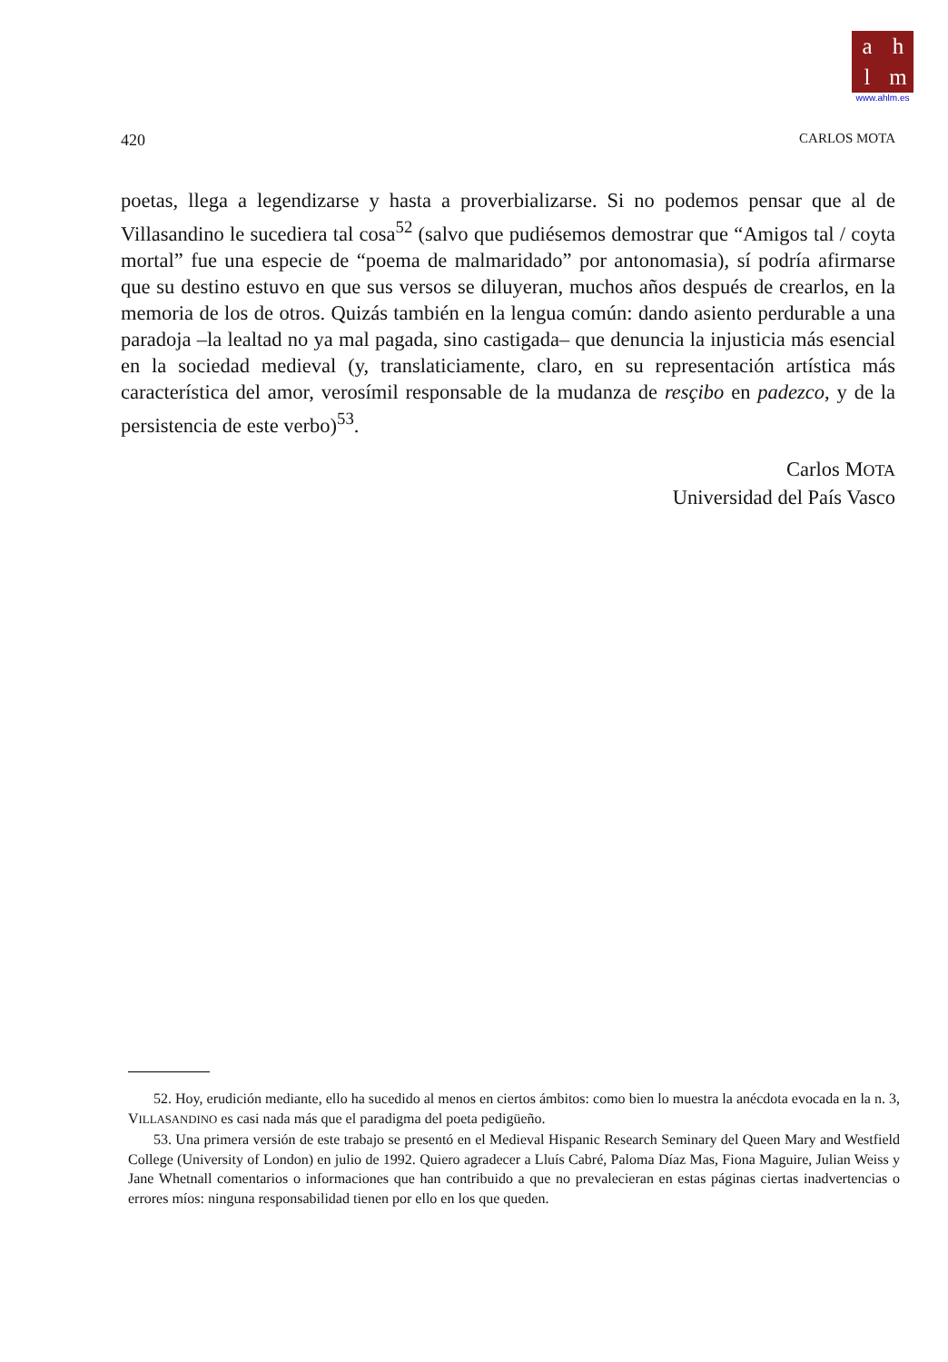ahlm
www.ahlm.es
420 CARLOS MOTA
poetas, llega a legendizarse y hasta a proverbializarse. Si no podemos pensar que al de Villasandino le sucediera tal cosa<sup>52</sup> (salvo que pudiésemos demostrar que “Amigos tal / coyta mortal” fue una especie de “poema de malmaridado” por antonomasia), sí podría afirmarse que su destino estuvo en que sus versos se diluyeran, muchos años después de crearlos, en la memoria de los de otros. Quizás también en la lengua común: dando asiento perdurable a una paradoja –la lealtad no ya mal pagada, sino castigada– que denuncia la injusticia más esencial en la sociedad medieval (y, translaticiamente, claro, en su representación artística más característica del amor, verosímil responsable de la mudanza de resçibo en padezco, y de la persistencia de este verbo)<sup>53</sup>.
Carlos MOTA
Universidad del País Vasco
52. Hoy, erudición mediante, ello ha sucedido al menos en ciertos ámbitos: como bien lo muestra la anécdota evocada en la n. 3, VILLASANDINO es casi nada más que el paradigma del poeta pedigüeño.
53. Una primera versión de este trabajo se presentó en el Medieval Hispanic Research Seminary del Queen Mary and Westfield College (University of London) en julio de 1992. Quiero agradecer a Lluís Cabré, Paloma Díaz Mas, Fiona Maguire, Julian Weiss y Jane Whetnall comentarios o informaciones que han contribuido a que no prevalecieran en estas páginas ciertas inadvertencias o errores míos: ninguna responsabilidad tienen por ello en los que queden.